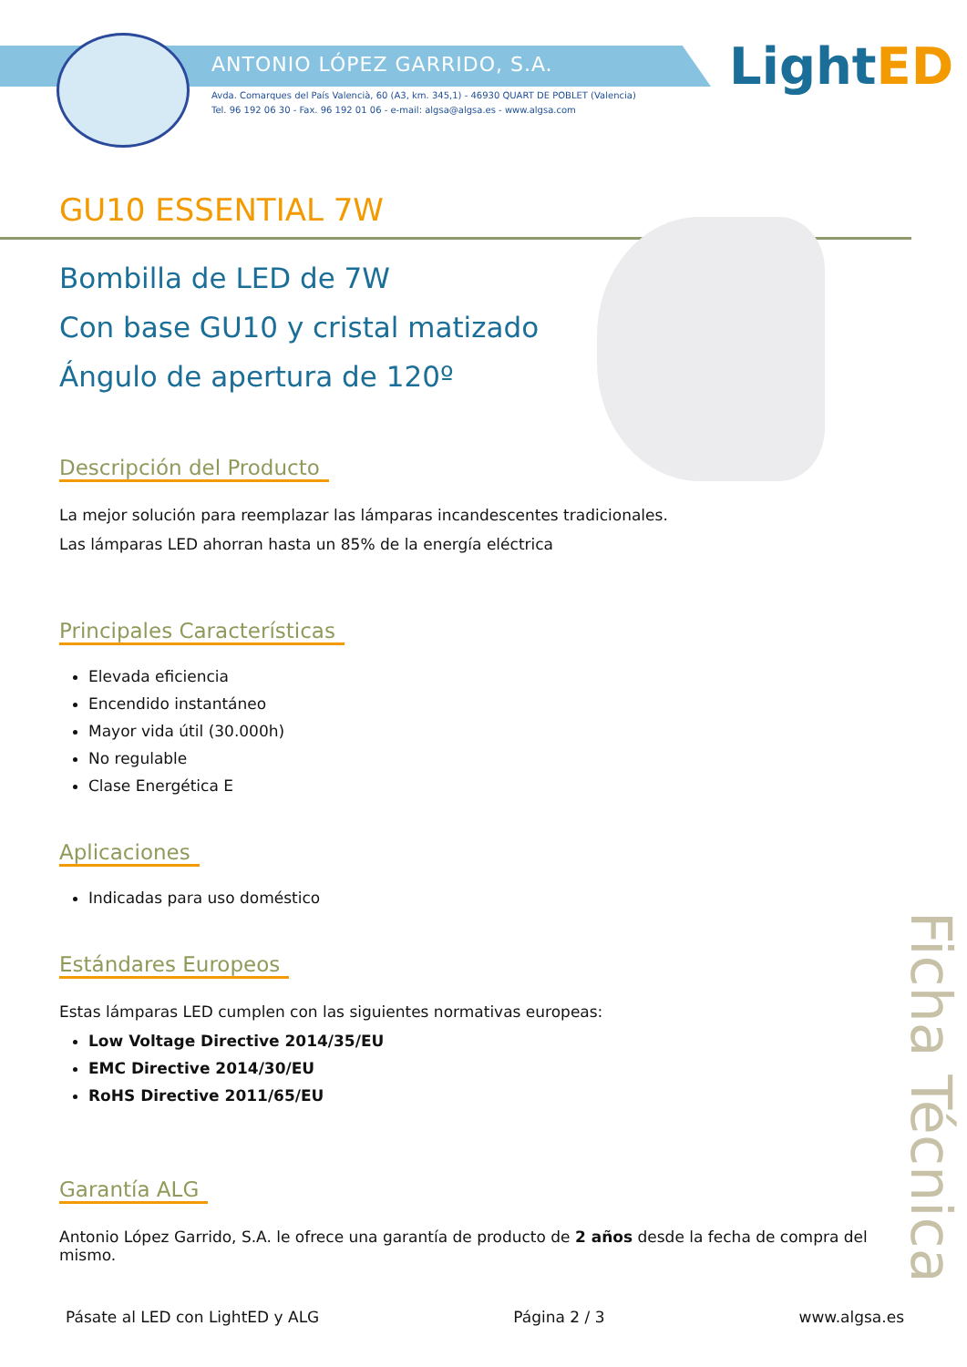ANTONIO LÓPEZ GARRIDO, S.A.
Avda. Comarques del País Valencià, 60 (A3, km. 345,1) - 46930 QUART DE POBLET (Valencia)
Tel. 96 192 06 30 - Fax. 96 192 01 06 - e-mail: algsa@algsa.es - www.algsa.com
Light ED
GU10 ESSENTIAL 7W
Bombilla de LED de 7W
Con base GU10 y cristal matizado
Ángulo de apertura de 120º
Descripción del Producto
La mejor solución para reemplazar las lámparas incandescentes tradicionales.
Las lámparas LED ahorran hasta un 85% de la energía eléctrica
Principales Características
Elevada eficiencia
Encendido instantáneo
Mayor vida útil (30.000h)
No regulable
Clase Energética E
Aplicaciones
Indicadas para uso doméstico
Estándares Europeos
Estas lámparas LED cumplen con las siguientes normativas europeas:
Low Voltage Directive 2014/35/EU
EMC Directive 2014/30/EU
RoHS Directive 2011/65/EU
Garantía ALG
Antonio López Garrido, S.A. le ofrece una garantía de producto de 2 años desde la fecha de compra del mismo.
Ficha Técnica
Pásate al LED con LightED y ALG Página 2 / 3 www.algsa.es